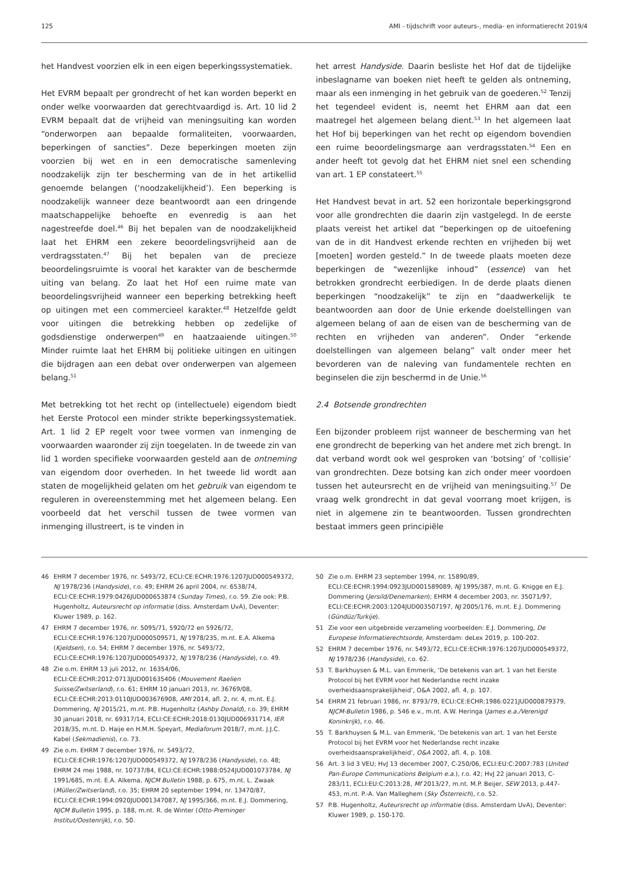125 AMI - tijdschrift voor auteurs-, media- en informatierecht 2019/4
het Handvest voorzien elk in een eigen beperkingssystematiek.
Het EVRM bepaalt per grondrecht of het kan worden beperkt en onder welke voorwaarden dat gerechtvaardigd is. Art. 10 lid 2 EVRM bepaalt dat de vrijheid van meningsuiting kan worden “onderworpen aan bepaalde formaliteiten, voorwaarden, beperkingen of sancties”. Deze beperkingen moeten zijn voorzien bij wet en in een democratische samenleving noodzakelijk zijn ter bescherming van de in het artikellid genoemde belangen (‘noodzakelijkheid’). Een beperking is noodzakelijk wanneer deze beantwoordt aan een dringende maatschappelijke behoefte en evenredig is aan het nagestreefde doel.<sup>46</sup> Bij het bepalen van de noodzakelijkheid laat het EHRM een zekere beoordelingsvrijheid aan de verdragsstaten.<sup>47</sup> Bij het bepalen van de precieze beoordelingsruimte is vooral het karakter van de beschermde uiting van belang. Zo laat het Hof een ruime mate van beoordelingsvrijheid wanneer een beperking betrekking heeft op uitingen met een commercieel karakter.<sup>48</sup> Hetzelfde geldt voor uitingen die betrekking hebben op zedelijke of godsdienstige onderwerpen<sup>49</sup> en haatzaaiende uitingen.<sup>50</sup> Minder ruimte laat het EHRM bij politieke uitingen en uitingen die bijdragen aan een debat over onderwerpen van algemeen belang.<sup>51</sup>
Met betrekking tot het recht op (intellectuele) eigendom biedt het Eerste Protocol een minder strikte beperkingssystematiek. Art. 1 lid 2 EP regelt voor twee vormen van inmenging de voorwaarden waaronder zij zijn toegelaten. In de tweede zin van lid 1 worden specifieke voorwaarden gesteld aan de ontneming van eigendom door overheden. In het tweede lid wordt aan staten de mogelijkheid gelaten om het gebruik van eigendom te reguleren in overeenstemming met het algemeen belang. Een voorbeeld dat het verschil tussen de twee vormen van inmenging illustreert, is te vinden in
het arrest Handyside. Daarin besliste het Hof dat de tijdelijke inbeslagname van boeken niet heeft te gelden als ontneming, maar als een inmenging in het gebruik van de goederen.<sup>52</sup> Tenzij het tegendeel evident is, neemt het EHRM aan dat een maatregel het algemeen belang dient.<sup>53</sup> In het algemeen laat het Hof bij beperkingen van het recht op eigendom bovendien een ruime beoordelingsmarge aan verdragsstaten.<sup>54</sup> Een en ander heeft tot gevolg dat het EHRM niet snel een schending van art. 1 EP constateert.<sup>55</sup>
Het Handvest bevat in art. 52 een horizontale beperkingsgrond voor alle grondrechten die daarin zijn vastgelegd. In de eerste plaats vereist het artikel dat “beperkingen op de uitoefening van de in dit Handvest erkende rechten en vrijheden bij wet [moeten] worden gesteld.” In de tweede plaats moeten deze beperkingen de “wezenlijke inhoud” (essence) van het betrokken grondrecht eerbiedigen. In de derde plaats dienen beperkingen “noodzakelijk” te zijn en “daadwerkelijk te beantwoorden aan door de Unie erkende doelstellingen van algemeen belang of aan de eisen van de bescherming van de rechten en vrijheden van anderen”. Onder “erkende doelstellingen van algemeen belang” valt onder meer het bevorderen van de naleving van fundamentele rechten en beginselen die zijn beschermd in de Unie.<sup>56</sup>
2.4 Botsende grondrechten
Een bijzonder probleem rijst wanneer de bescherming van het ene grondrecht de beperking van het andere met zich brengt. In dat verband wordt ook wel gesproken van ‘botsing’ of ‘collisie’ van grondrechten. Deze botsing kan zich onder meer voordoen tussen het auteursrecht en de vrijheid van meningsuiting.<sup>57</sup> De vraag welk grondrecht in dat geval voorrang moet krijgen, is niet in algemene zin te beantwoorden. Tussen grondrechten bestaat immers geen principiële
46 EHRM 7 december 1976, nr. 5493/72, ECLI:CE:ECHR:1976:1207JUD000549372, NJ 1978/236 (Handyside), r.o. 49; EHRM 26 april 2004, nr. 6538/74, ECLI:CE:ECHR:1979:0426JUD000653874 (Sunday Times), r.o. 59. Zie ook: P.B. Hugenholtz, Auteursrecht op informatie (diss. Amsterdam UvA), Deventer: Kluwer 1989, p. 162.
47 EHRM 7 december 1976, nr. 5095/71, 5920/72 en 5926/72, ECLI:CE:ECHR:1976:1207JUD000509571, NJ 1978/235, m.nt. E.A. Alkema (Kjeldsen), r.o. 54; EHRM 7 december 1976, nr. 5493/72, ECLI:CE:ECHR:1976:1207JUD000549372, NJ 1978/236 (Handyside), r.o. 49.
48 Zie o.m. EHRM 13 juli 2012, nr. 16354/06, ECLI:CE:ECHR:2012:0713JUD001635406 (Mouvement Raelien Suisse/Zwitserland), r.o. 61; EHRM 10 januari 2013, nr. 36769/08, ECLI:CE:ECHR:2013:0110JUD003676908, AMI 2014, afl. 2, nr. 4, m.nt. E.J. Dommering, NJ 2015/21, m.nt. P.B. Hugenholtz (Ashby Donald), r.o. 39; EHRM 30 januari 2018, nr. 69317/14, ECLI:CE:ECHR:2018:0130JUD006931714, IER 2018/35, m.nt. D. Haije en H.M.H. Speyart, Mediaforum 2018/7, m.nt. J.J.C. Kabel (Sekmadienis), r.o. 73.
49 Zie o.m. EHRM 7 december 1976, nr. 5493/72, ECLI:CE:ECHR:1976:1207JUD000549372, NJ 1978/236 (Handyside), r.o. 48; EHRM 24 mei 1988, nr. 10737/84, ECLI:CE:ECHR:1988:0524JUD001073784, NJ 1991/685, m.nt. E.A. Alkema, NJCM Bulletin 1988, p. 675, m.nt. L. Zwaak (Müller/Zwitserland), r.o. 35; EHRM 20 september 1994, nr. 13470/87, ECLI:CE:ECHR:1994:0920JUD001347087, NJ 1995/366, m.nt. E.J. Dommering, NJCM Bulletin 1995, p. 188, m.nt. R. de Winter (Otto-Preminger Institut/Oostenrijk), r.o. 50.
50 Zie o.m. EHRM 23 september 1994, nr. 15890/89, ECLI:CE:ECHR:1994:0923JUD001589089, NJ 1995/387, m.nt. G. Knigge en E.J. Dommering (Jersild/Denemarken); EHRM 4 december 2003, nr. 35071/97, ECLI:CE:ECHR:2003:1204JUD003507197, NJ 2005/176, m.nt. E.J. Dommering (Gündüz/Turkije).
51 Zie voor een uitgebreide verzameling voorbeelden: E.J. Dommering, De Europese Informatierechtsorde, Amsterdam: deLex 2019, p. 100-202.
52 EHRM 7 december 1976, nr. 5493/72, ECLI:CE:ECHR:1976:1207JUD000549372, NJ 1978/236 (Handyside), r.o. 62.
53 T. Barkhuysen & M.L. van Emmerik, ‘De betekenis van art. 1 van het Eerste Protocol bij het EVRM voor het Nederlandse recht inzake overheidsaansprakelijkheid’, O&A 2002, afl. 4, p. 107.
54 EHRM 21 februari 1986, nr. 8793/79, ECLI:CE:ECHR:1986:0221JUD000879379, NJCM-Bulletin 1986, p. 546 e.v., m.nt. A.W. Heringa (James e.a./Verenigd Koninkrijk), r.o. 46.
55 T. Barkhuysen & M.L. van Emmerik, ‘De betekenis van art. 1 van het Eerste Protocol bij het EVRM voor het Nederlandse recht inzake overheidsaansprakelijkheid’, O&A 2002, afl. 4, p. 108.
56 Art. 3 lid 3 VEU; HvJ 13 december 2007, C-250/06, ECLI:EU:C:2007:783 (United Pan-Europe Communications Belgium e.a.), r.o. 42; HvJ 22 januari 2013, C-283/11, ECLI:EU:C:2013:28, Mf 2013/27, m.nt. M.P. Beijer, SEW 2013, p.447-453, m.nt. P.-A. Van Malleghem (Sky Österreich), r.o. 52.
57 P.B. Hugenholtz, Auteursrecht op informatie (diss. Amsterdam UvA), Deventer: Kluwer 1989, p. 150-170.